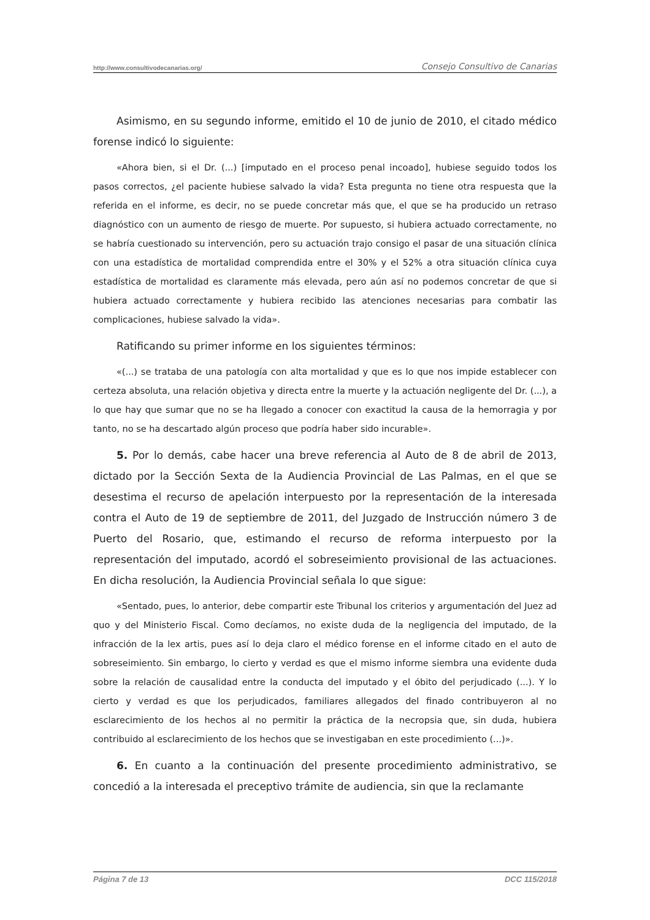http://www.consultivodecanarias.org/ Consejo Consultivo de Canarias
Asimismo, en su segundo informe, emitido el 10 de junio de 2010, el citado médico forense indicó lo siguiente:
«Ahora bien, si el Dr. (...) [imputado en el proceso penal incoado], hubiese seguido todos los pasos correctos, ¿el paciente hubiese salvado la vida? Esta pregunta no tiene otra respuesta que la referida en el informe, es decir, no se puede concretar más que, el que se ha producido un retraso diagnóstico con un aumento de riesgo de muerte. Por supuesto, si hubiera actuado correctamente, no se habría cuestionado su intervención, pero su actuación trajo consigo el pasar de una situación clínica con una estadística de mortalidad comprendida entre el 30% y el 52% a otra situación clínica cuya estadística de mortalidad es claramente más elevada, pero aún así no podemos concretar de que si hubiera actuado correctamente y hubiera recibido las atenciones necesarias para combatir las complicaciones, hubiese salvado la vida».
Ratificando su primer informe en los siguientes términos:
«(...) se trataba de una patología con alta mortalidad y que es lo que nos impide establecer con certeza absoluta, una relación objetiva y directa entre la muerte y la actuación negligente del Dr. (...), a lo que hay que sumar que no se ha llegado a conocer con exactitud la causa de la hemorragia y por tanto, no se ha descartado algún proceso que podría haber sido incurable».
5. Por lo demás, cabe hacer una breve referencia al Auto de 8 de abril de 2013, dictado por la Sección Sexta de la Audiencia Provincial de Las Palmas, en el que se desestima el recurso de apelación interpuesto por la representación de la interesada contra el Auto de 19 de septiembre de 2011, del Juzgado de Instrucción número 3 de Puerto del Rosario, que, estimando el recurso de reforma interpuesto por la representación del imputado, acordó el sobreseimiento provisional de las actuaciones. En dicha resolución, la Audiencia Provincial señala lo que sigue:
«Sentado, pues, lo anterior, debe compartir este Tribunal los criterios y argumentación del Juez ad quo y del Ministerio Fiscal. Como decíamos, no existe duda de la negligencia del imputado, de la infracción de la lex artis, pues así lo deja claro el médico forense en el informe citado en el auto de sobreseimiento. Sin embargo, lo cierto y verdad es que el mismo informe siembra una evidente duda sobre la relación de causalidad entre la conducta del imputado y el óbito del perjudicado (...). Y lo cierto y verdad es que los perjudicados, familiares allegados del finado contribuyeron al no esclarecimiento de los hechos al no permitir la práctica de la necropsia que, sin duda, hubiera contribuido al esclarecimiento de los hechos que se investigaban en este procedimiento (...)».
6. En cuanto a la continuación del presente procedimiento administrativo, se concedió a la interesada el preceptivo trámite de audiencia, sin que la reclamante
Página 7 de 13 DCC 115/2018